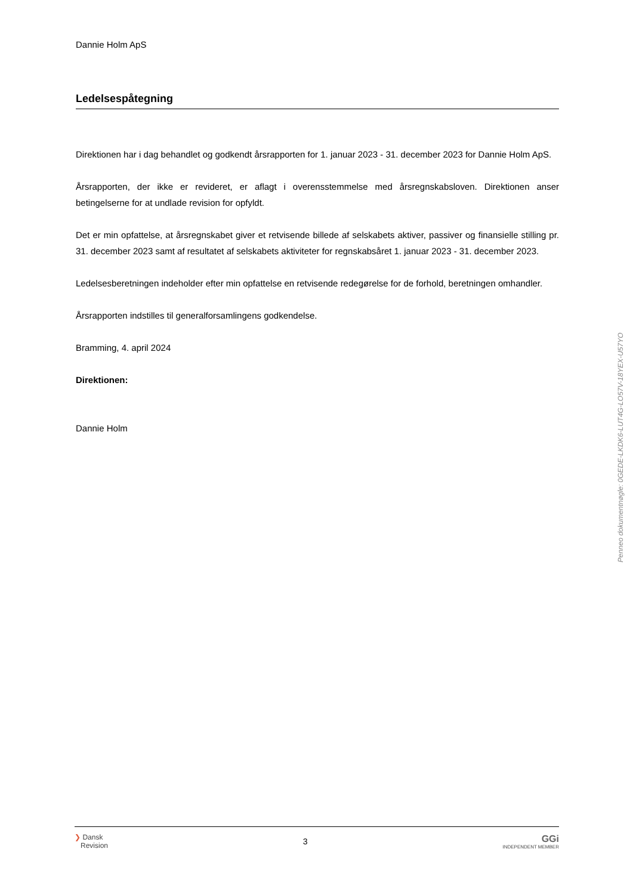Dannie Holm ApS
Ledelsespåtegning
Direktionen har i dag behandlet og godkendt årsrapporten for 1. januar 2023 - 31. december 2023 for Dannie Holm ApS.
Årsrapporten, der ikke er revideret, er aflagt i overensstemmelse med årsregnskabsloven. Direktionen anser betingelserne for at undlade revision for opfyldt.
Det er min opfattelse, at årsregnskabet giver et retvisende billede af selskabets aktiver, passiver og finansielle stilling pr. 31. december 2023 samt af resultatet af selskabets aktiviteter for regnskabsåret 1. januar 2023 - 31. december 2023.
Ledelsesberetningen indeholder efter min opfattelse en retvisende redegørelse for de forhold, beretningen omhandler.
Årsrapporten indstilles til generalforsamlingens godkendelse.
Bramming, 4. april 2024
Direktionen:
Dannie Holm
❯ Dansk
Revision
3
GGi
INDEPENDENT MEMBER
Penneo dokumentnøgle: 0GEDE-LKDK6-LUT4G-LO57V-18YEX-U57YO